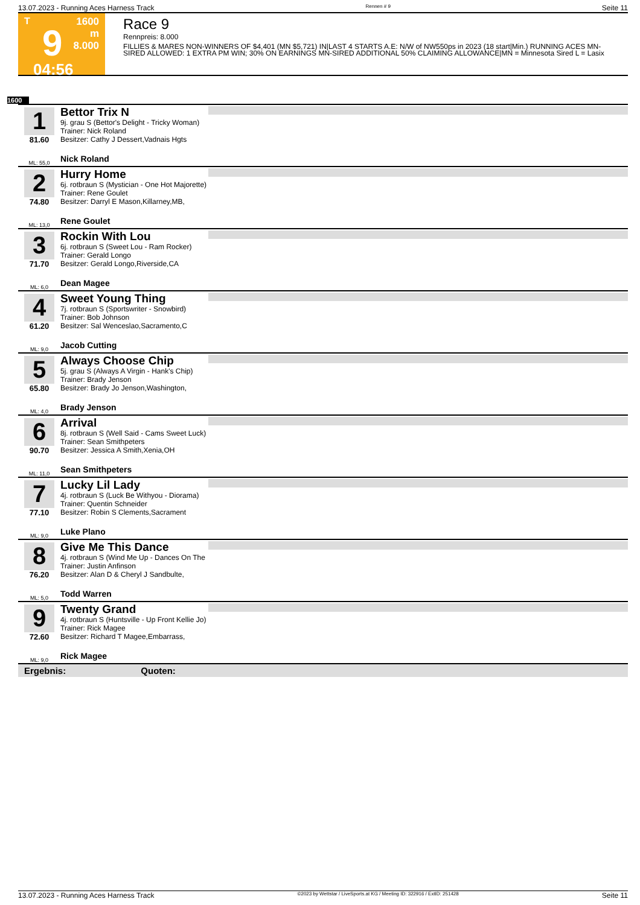13.07.2023 - Running Aces Harness Track Rennen # 9 Seite 11
T
9
04:56
1600 m
8.000
Race 9
Rennpreis: 8.000
FILLIES & MARES NON-WINNERS OF $4,401 (MN $5,721) IN|LAST 4 STARTS A.E: N/W of NW550ps in 2023 (18 start|Min.) RUNNING ACES MN-SIRED ALLOWED: 1 EXTRA PM WIN; 30% ON EARNINGS MN-SIRED ADDITIONAL 50% CLAIMING ALLOWANCE|MN = Minnesota Sired L = Lasix
1600
1
81.60
ML: 55,0
Bettor Trix N
9j. grau S (Bettor's Delight - Tricky Woman)
Trainer: Nick Roland
Besitzer: Cathy J Dessert,Vadnais Hgts
Nick Roland
2
74.80
ML: 13,0
Hurry Home
6j. rotbraun S (Mystician - One Hot Majorette)
Trainer: Rene Goulet
Besitzer: Darryl E Mason,Killarney,MB,
Rene Goulet
3
71.70
ML: 6,0
Rockin With Lou
6j. rotbraun S (Sweet Lou - Ram Rocker)
Trainer: Gerald Longo
Besitzer: Gerald Longo,Riverside,CA
Dean Magee
4
61.20
ML: 9,0
Sweet Young Thing
7j. rotbraun S (Sportswriter - Snowbird)
Trainer: Bob Johnson
Besitzer: Sal Wenceslao,Sacramento,C
Jacob Cutting
5
65.80
ML: 4,0
Always Choose Chip
5j. grau S (Always A Virgin - Hank's Chip)
Trainer: Brady Jenson
Besitzer: Brady Jo Jenson,Washington,
Brady Jenson
6
90.70
ML: 11,0
Arrival
8j. rotbraun S (Well Said - Cams Sweet Luck)
Trainer: Sean Smithpeters
Besitzer: Jessica A Smith,Xenia,OH
Sean Smithpeters
7
77.10
ML: 9,0
Lucky Lil Lady
4j. rotbraun S (Luck Be Withyou - Diorama)
Trainer: Quentin Schneider
Besitzer: Robin S Clements,Sacrament
Luke Plano
8
76.20
ML: 5,0
Give Me This Dance
4j. rotbraun S (Wind Me Up - Dances On The
Trainer: Justin Anfinson
Besitzer: Alan D & Cheryl J Sandbulte,
Todd Warren
9
72.60
ML: 9,0
Twenty Grand
4j. rotbraun S (Huntsville - Up Front Kellie Jo)
Trainer: Rick Magee
Besitzer: Richard T Magee,Embarrass,
Rick Magee
Ergebnis: Quoten:
13.07.2023 - Running Aces Harness Track ©2023 by Wettstar / LiveSports.at KG / Meeting ID: 322916 / ExtID: 251428 Seite 11